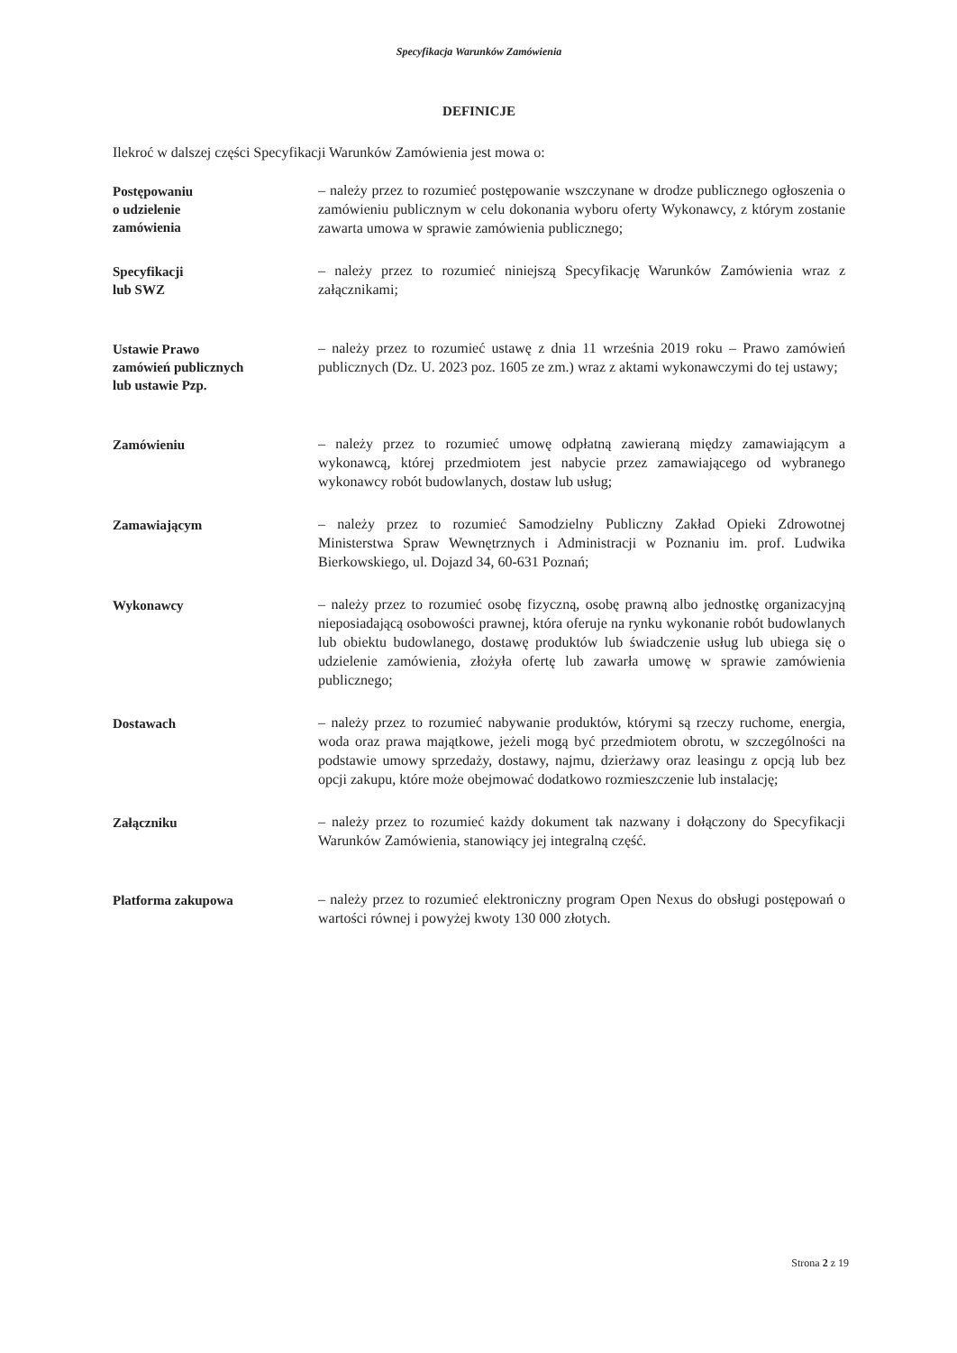Specyfikacja Warunków Zamówienia
DEFINICJE
Ilekroć w dalszej części Specyfikacji Warunków Zamówienia jest mowa o:
Postępowaniu
o udzielenie
zamówienia
– należy przez to rozumieć postępowanie wszczynane w drodze publicznego ogłoszenia o zamówieniu publicznym w celu dokonania wyboru oferty Wykonawcy, z którym zostanie zawarta umowa w sprawie zamówienia publicznego;
Specyfikacji
lub SWZ
– należy przez to rozumieć niniejszą Specyfikację Warunków Zamówienia wraz z załącznikami;
Ustawie Prawo
zamówień publicznych
lub ustawie Pzp.
– należy przez to rozumieć ustawę z dnia 11 września 2019 roku – Prawo zamówień publicznych (Dz. U. 2023 poz. 1605 ze zm.) wraz z aktami wykonawczymi do tej ustawy;
Zamówieniu
– należy przez to rozumieć umowę odpłatną zawieraną między zamawiającym a wykonawcą, której przedmiotem jest nabycie przez zamawiającego od wybranego wykonawcy robót budowlanych, dostaw lub usług;
Zamawiającym
– należy przez to rozumieć Samodzielny Publiczny Zakład Opieki Zdrowotnej Ministerstwa Spraw Wewnętrznych i Administracji w Poznaniu im. prof. Ludwika Bierkowskiego, ul. Dojazd 34, 60-631 Poznań;
Wykonawcy
– należy przez to rozumieć osobę fizyczną, osobę prawną albo jednostkę organizacyjną nieposiadającą osobowości prawnej, która oferuje na rynku wykonanie robót budowlanych lub obiektu budowlanego, dostawę produktów lub świadczenie usług lub ubiega się o udzielenie zamówienia, złożyła ofertę lub zawarła umowę w sprawie zamówienia publicznego;
Dostawach
– należy przez to rozumieć nabywanie produktów, którymi są rzeczy ruchome, energia, woda oraz prawa majątkowe, jeżeli mogą być przedmiotem obrotu, w szczególności na podstawie umowy sprzedaży, dostawy, najmu, dzierżawy oraz leasingu z opcją lub bez opcji zakupu, które może obejmować dodatkowo rozmieszczenie lub instalację;
Załączniku
– należy przez to rozumieć każdy dokument tak nazwany i dołączony do Specyfikacji Warunków Zamówienia, stanowiący jej integralną część.
Platforma zakupowa
– należy przez to rozumieć elektroniczny program Open Nexus do obsługi postępowań o wartości równej i powyżej kwoty 130 000 złotych.
Strona 2 z 19